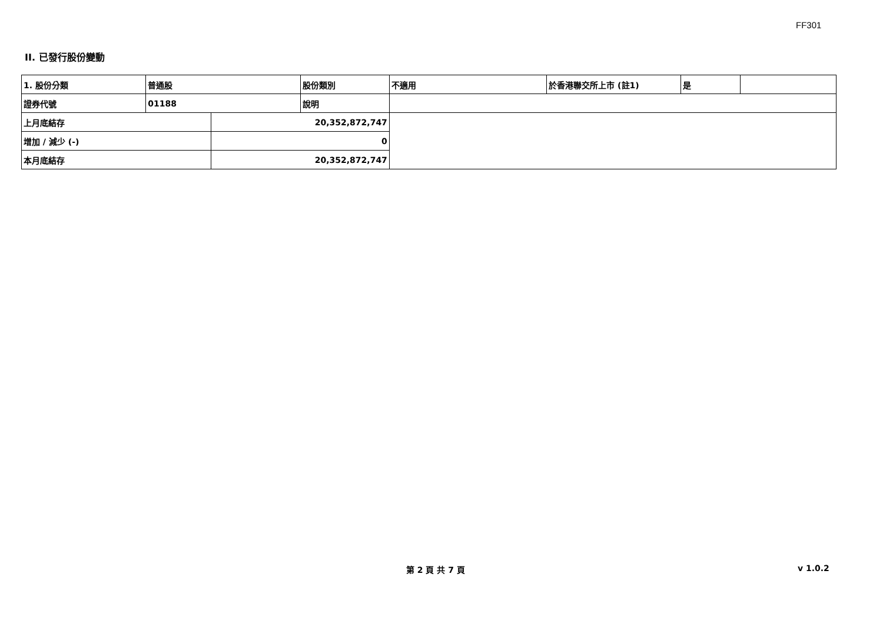FF301
II. 已發行股份變動
| 1. 股份分類 | 普通股 | | 股份類別 | 不適用 | 於香港聯交所上市 (註1) | 是 | |
| 證券代號 | 01188 | | 說明 | | | | |
| 上月底結存 | | 20,352,872,747 | | | | | |
| 增加 / 減少 (-) | | 0 | | | | | |
| 本月底結存 | | 20,352,872,747 | | | | | |
第 2 頁 共 7 頁 v 1.0.2